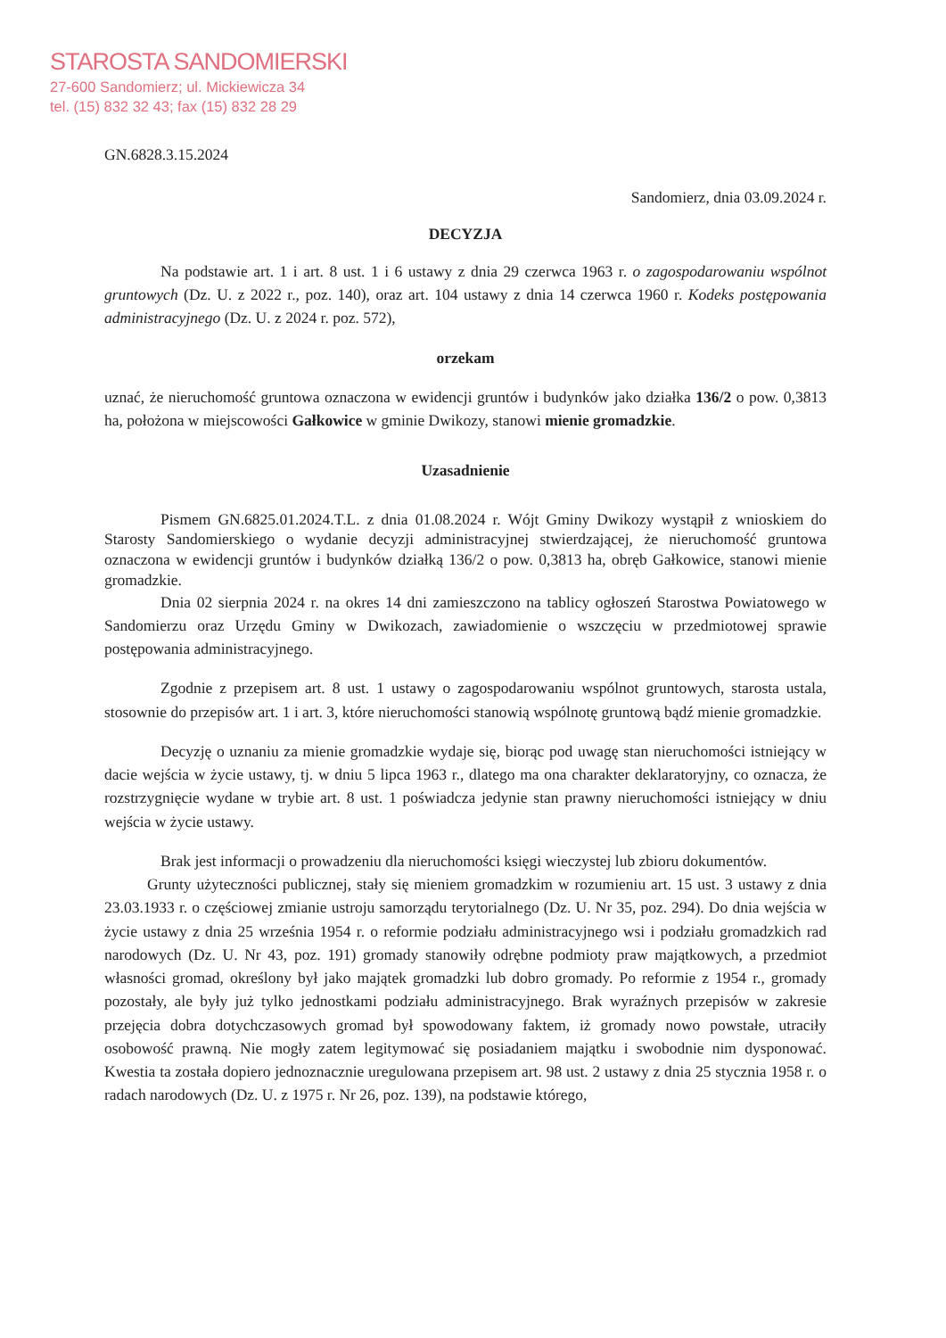STAROSTA SANDOMIERSKI
27-600 Sandomierz; ul. Mickiewicza 34
tel. (15) 832 32 43; fax (15) 832 28 29
GN.6828.3.15.2024
Sandomierz, dnia 03.09.2024 r.
DECYZJA
Na podstawie art. 1 i art. 8 ust. 1 i 6 ustawy z dnia 29 czerwca 1963 r. o zagospodarowaniu wspólnot gruntowych (Dz. U. z 2022 r., poz. 140), oraz art. 104 ustawy z dnia 14 czerwca 1960 r. Kodeks postępowania administracyjnego (Dz. U. z 2024 r. poz. 572),
orzekam
uznać, że nieruchomość gruntowa oznaczona w ewidencji gruntów i budynków jako działka 136/2 o pow. 0,3813 ha, położona w miejscowości Gałkowice w gminie Dwikozy, stanowi mienie gromadzkie.
Uzasadnienie
Pismem GN.6825.01.2024.T.L. z dnia 01.08.2024 r. Wójt Gminy Dwikozy wystąpił z wnioskiem do Starosty Sandomierskiego o wydanie decyzji administracyjnej stwierdzającej, że nieruchomość gruntowa oznaczona w ewidencji gruntów i budynków działką 136/2 o pow. 0,3813 ha, obręb Gałkowice, stanowi mienie gromadzkie.
Dnia 02 sierpnia 2024 r. na okres 14 dni zamieszczono na tablicy ogłoszeń Starostwa Powiatowego w Sandomierzu oraz Urzędu Gminy w Dwikozach, zawiadomienie o wszczęciu w przedmiotowej sprawie postępowania administracyjnego.
Zgodnie z przepisem art. 8 ust. 1 ustawy o zagospodarowaniu wspólnot gruntowych, starosta ustala, stosownie do przepisów art. 1 i art. 3, które nieruchomości stanowią wspólnotę gruntową bądź mienie gromadzkie.
Decyzję o uznaniu za mienie gromadzkie wydaje się, biorąc pod uwagę stan nieruchomości istniejący w dacie wejścia w życie ustawy, tj. w dniu 5 lipca 1963 r., dlatego ma ona charakter deklaratoryjny, co oznacza, że rozstrzygnięcie wydane w trybie art. 8 ust. 1 poświadcza jedynie stan prawny nieruchomości istniejący w dniu wejścia w życie ustawy.
Brak jest informacji o prowadzeniu dla nieruchomości księgi wieczystej lub zbioru dokumentów.
Grunty użyteczności publicznej, stały się mieniem gromadzkim w rozumieniu art. 15 ust. 3 ustawy z dnia 23.03.1933 r. o częściowej zmianie ustroju samorządu terytorialnego (Dz. U. Nr 35, poz. 294). Do dnia wejścia w życie ustawy z dnia 25 września 1954 r. o reformie podziału administracyjnego wsi i podziału gromadzkich rad narodowych (Dz. U. Nr 43, poz. 191) gromady stanowiły odrębne podmioty praw majątkowych, a przedmiot własności gromad, określony był jako majątek gromadzki lub dobro gromady. Po reformie z 1954 r., gromady pozostały, ale były już tylko jednostkami podziału administracyjnego. Brak wyraźnych przepisów w zakresie przejęcia dobra dotychczasowych gromad był spowodowany faktem, iż gromady nowo powstałe, utraciły osobowość prawną. Nie mogły zatem legitymować się posiadaniem majątku i swobodnie nim dysponować. Kwestia ta została dopiero jednoznacznie uregulowana przepisem art. 98 ust. 2 ustawy z dnia 25 stycznia 1958 r. o radach narodowych (Dz. U. z 1975 r. Nr 26, poz. 139), na podstawie którego,